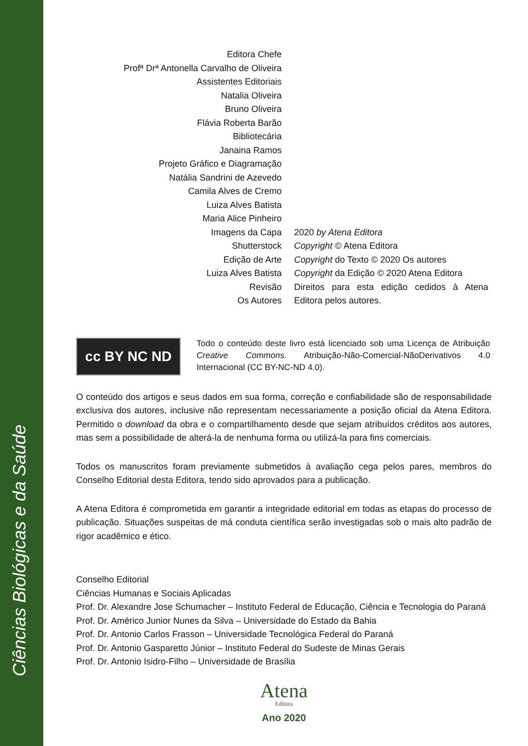Ciências Biológicas e da Saúde
Editora Chefe
Profª Drª Antonella Carvalho de Oliveira
Assistentes Editoriais
Natalia Oliveira
Bruno Oliveira
Flávia Roberta Barão
Bibliotecária
Janaina Ramos
Projeto Gráfico e Diagramação
Natália Sandrini de Azevedo
Camila Alves de Cremo
Luiza Alves Batista
Maria Alice Pinheiro
Imagens da Capa
Shutterstock
Edição de Arte
Luiza Alves Batista
Revisão
Os Autores
2020 by Atena Editora
Copyright © Atena Editora
Copyright do Texto © 2020 Os autores
Copyright da Edição © 2020 Atena Editora
Direitos para esta edição cedidos à Atena Editora pelos autores.
cc BY NC ND
Todo o conteúdo deste livro está licenciado sob uma Licença de Atribuição Creative Commons. Atribuição-Não-Comercial-NãoDerivativos 4.0 Internacional (CC BY-NC-ND 4.0).
O conteúdo dos artigos e seus dados em sua forma, correção e confiabilidade são de responsabilidade exclusiva dos autores, inclusive não representam necessariamente a posição oficial da Atena Editora. Permitido o download da obra e o compartilhamento desde que sejam atribuídos créditos aos autores, mas sem a possibilidade de alterá-la de nenhuma forma ou utilizá-la para fins comerciais.
Todos os manuscritos foram previamente submetidos à avaliação cega pelos pares, membros do Conselho Editorial desta Editora, tendo sido aprovados para a publicação.
A Atena Editora é comprometida em garantir a integridade editorial em todas as etapas do processo de publicação. Situações suspeitas de má conduta científica serão investigadas sob o mais alto padrão de rigor acadêmico e ético.
Conselho Editorial
Ciências Humanas e Sociais Aplicadas
Prof. Dr. Alexandre Jose Schumacher – Instituto Federal de Educação, Ciência e Tecnologia do Paraná
Prof. Dr. Américo Junior Nunes da Silva – Universidade do Estado da Bahia
Prof. Dr. Antonio Carlos Frasson – Universidade Tecnológica Federal do Paraná
Prof. Dr. Antonio Gasparetto Júnior – Instituto Federal do Sudeste de Minas Gerais
Prof. Dr. Antonio Isidro-Filho – Universidade de Brasília
Atena
Editora
Ano 2020